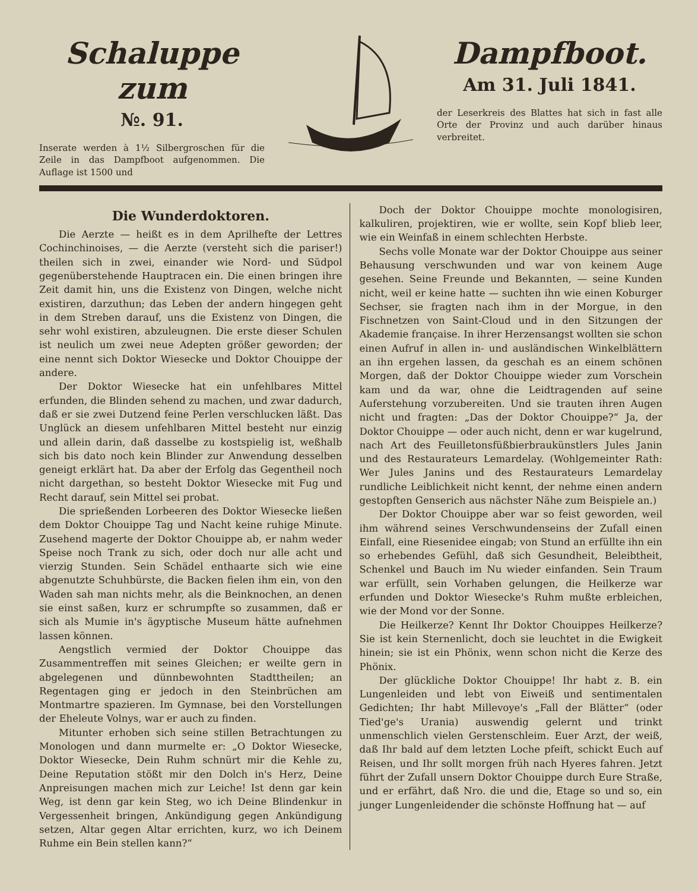Schaluppe zum
№. 91.
Inserate werden à 1½ Silbergroschen für die Zeile in das Dampfboot aufgenommen. Die Auflage ist 1500 und
Dampfboot.
Am 31. Juli 1841.
der Leserkreis des Blattes hat sich in fast alle Orte der Provinz und auch darüber hinaus verbreitet.
Die Wunderdoktoren.
Die Aerzte — heißt es in dem Aprilhefte der Lettres Cochinchinoises, — die Aerzte (versteht sich die pariser!) theilen sich in zwei, einander wie Nord- und Südpol gegenüberstehende Hauptracen ein. Die einen bringen ihre Zeit damit hin, uns die Existenz von Dingen, welche nicht existiren, darzuthun; das Leben der andern hingegen geht in dem Streben darauf, uns die Existenz von Dingen, die sehr wohl existiren, abzuleugnen. Die erste dieser Schulen ist neulich um zwei neue Adepten größer geworden; der eine nennt sich Doktor Wiesecke und Doktor Chouippe der andere.
Der Doktor Wiesecke hat ein unfehlbares Mittel erfunden, die Blinden sehend zu machen, und zwar dadurch, daß er sie zwei Dutzend feine Perlen verschlucken läßt. Das Unglück an diesem unfehlbaren Mittel besteht nur einzig und allein darin, daß dasselbe zu kostspielig ist, weßhalb sich bis dato noch kein Blinder zur Anwendung desselben geneigt erklärt hat. Da aber der Erfolg das Gegentheil noch nicht dargethan, so besteht Doktor Wiesecke mit Fug und Recht darauf, sein Mittel sei probat.
Die sprießenden Lorbeeren des Doktor Wiesecke ließen dem Doktor Chouippe Tag und Nacht keine ruhige Minute. Zusehend magerte der Doktor Chouippe ab, er nahm weder Speise noch Trank zu sich, oder doch nur alle acht und vierzig Stunden. Sein Schädel enthaarte sich wie eine abgenutzte Schuhbürste, die Backen fielen ihm ein, von den Waden sah man nichts mehr, als die Beinknochen, an denen sie einst saßen, kurz er schrumpfte so zusammen, daß er sich als Mumie in's ägyptische Museum hätte aufnehmen lassen können.
Aengstlich vermied der Doktor Chouippe das Zusammentreffen mit seines Gleichen; er weilte gern in abgelegenen und dünnbewohnten Stadttheilen; an Regentagen ging er jedoch in den Steinbrüchen am Montmartre spazieren. Im Gymnase, bei den Vorstellungen der Eheleute Volnys, war er auch zu finden.
Mitunter erhoben sich seine stillen Betrachtungen zu Monologen und dann murmelte er: „O Doktor Wiesecke, Doktor Wiesecke, Dein Ruhm schnürt mir die Kehle zu, Deine Reputation stößt mir den Dolch in's Herz, Deine Anpreisungen machen mich zur Leiche! Ist denn gar kein Weg, ist denn gar kein Steg, wo ich Deine Blindenkur in Vergessenheit bringen, Ankündigung gegen Ankündigung setzen, Altar gegen Altar errichten, kurz, wo ich Deinem Ruhme ein Bein stellen kann?“
Doch der Doktor Chouippe mochte monologisiren, kalkuliren, projektiren, wie er wollte, sein Kopf blieb leer, wie ein Weinfaß in einem schlechten Herbste.
Sechs volle Monate war der Doktor Chouippe aus seiner Behausung verschwunden und war von keinem Auge gesehen. Seine Freunde und Bekannten, — seine Kunden nicht, weil er keine hatte — suchten ihn wie einen Koburger Sechser, sie fragten nach ihm in der Morgue, in den Fischnetzen von Saint-Cloud und in den Sitzungen der Akademie française. In ihrer Herzensangst wollten sie schon einen Aufruf in allen in- und ausländischen Winkelblättern an ihn ergehen lassen, da geschah es an einem schönen Morgen, daß der Doktor Chouippe wieder zum Vorschein kam und da war, ohne die Leidtragenden auf seine Auferstehung vorzubereiten. Und sie trauten ihren Augen nicht und fragten: „Das der Doktor Chouippe?“ Ja, der Doktor Chouippe — oder auch nicht, denn er war kugelrund, nach Art des Feuilletonsfüßbierbraukünstlers Jules Janin und des Restaurateurs Lemardelay. (Wohlgemeinter Rath: Wer Jules Janins und des Restaurateurs Lemardelay rundliche Leiblichkeit nicht kennt, der nehme einen andern gestopften Genserich aus nächster Nähe zum Beispiele an.)
Der Doktor Chouippe aber war so feist geworden, weil ihm während seines Verschwundenseins der Zufall einen Einfall, eine Riesenidee eingab; von Stund an erfüllte ihn ein so erhebendes Gefühl, daß sich Gesundheit, Beleibtheit, Schenkel und Bauch im Nu wieder einfanden. Sein Traum war erfüllt, sein Vorhaben gelungen, die Heilkerze war erfunden und Doktor Wiesecke's Ruhm mußte erbleichen, wie der Mond vor der Sonne.
Die Heilkerze? Kennt Ihr Doktor Chouippes Heilkerze? Sie ist kein Sternenlicht, doch sie leuchtet in die Ewigkeit hinein; sie ist ein Phönix, wenn schon nicht die Kerze des Phönix.
Der glückliche Doktor Chouippe! Ihr habt z. B. ein Lungenleiden und lebt von Eiweiß und sentimentalen Gedichten; Ihr habt Millevoye's „Fall der Blätter“ (oder Tied'ge's Urania) auswendig gelernt und trinkt unmenschlich vielen Gerstenschleim. Euer Arzt, der weiß, daß Ihr bald auf dem letzten Loche pfeift, schickt Euch auf Reisen, und Ihr sollt morgen früh nach Hyeres fahren. Jetzt führt der Zufall unsern Doktor Chouippe durch Eure Straße, und er erfährt, daß Nro. die und die, Etage so und so, ein junger Lungenleidender die schönste Hoffnung hat — auf